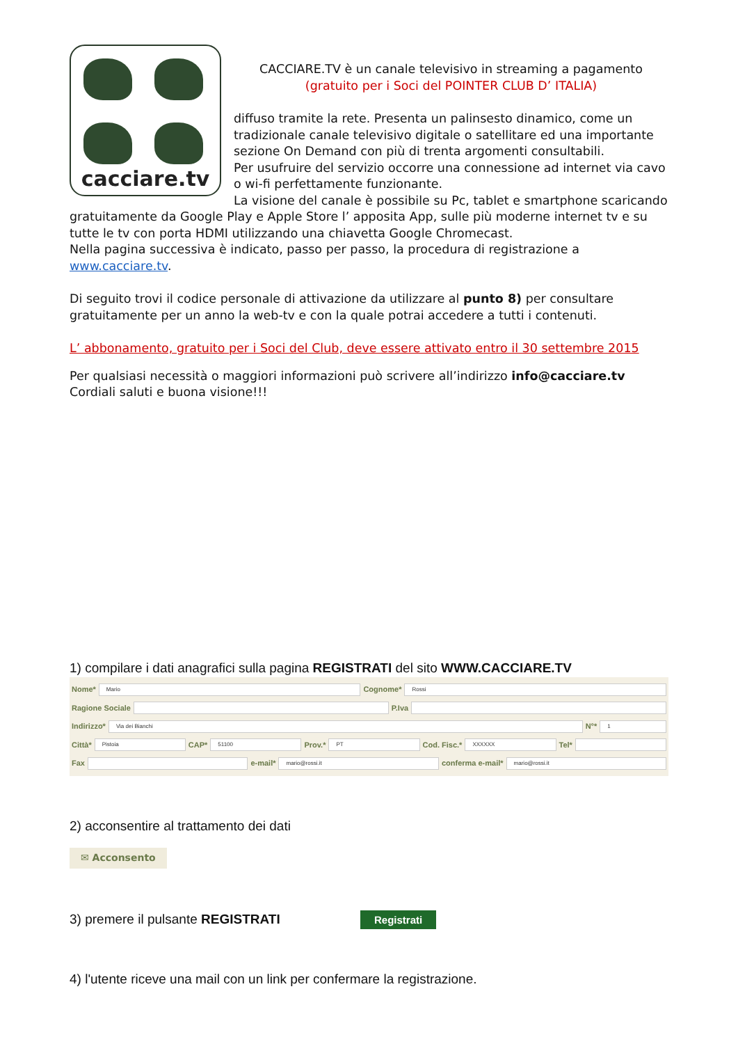cacciare.tv
CACCIARE.TV è un canale televisivo in streaming a pagamento
(gratuito per i Soci del POINTER CLUB D’ ITALIA)
diffuso tramite la rete. Presenta un palinsesto dinamico, come un tradizionale canale televisivo digitale o satellitare ed una importante sezione On Demand con più di trenta argomenti consultabili.
Per usufruire del servizio occorre una connessione ad internet via cavo o wi-fi perfettamente funzionante.
La visione del canale è possibile su Pc, tablet e smartphone scaricando gratuitamente da Google Play e Apple Store l’ apposita App, sulle più moderne internet tv e su tutte le tv con porta HDMI utilizzando una chiavetta Google Chromecast.
Nella pagina successiva è indicato, passo per passo, la procedura di registrazione a www.cacciare.tv.
Di seguito trovi il codice personale di attivazione da utilizzare al punto 8) per consultare gratuitamente per un anno la web-tv e con la quale potrai accedere a tutti i contenuti.
L’ abbonamento, gratuito per i Soci del Club, deve essere attivato entro il 30 settembre 2015
Per qualsiasi necessità o maggiori informazioni può scrivere all’indirizzo info@cacciare.tv
Cordiali saluti e buona visione!!!
1) compilare i dati anagrafici sulla pagina REGISTRATI del sito WWW.CACCIARE.TV
Nome* Mario Cognome* Rossi
Ragione Sociale P.Iva
Indirizzo* Via dei Bianchi N°* 1
Città* Pistoia CAP* 51100 Prov.* PT Cod. Fisc.* XXXXXX Tel*
Fax e-mail* mario@rossi.it conferma e-mail* mario@rossi.it
2) acconsentire al trattamento dei dati
✉ Acconsento
3) premere il pulsante REGISTRATI Registrati
4) l'utente riceve una mail con un link per confermare la registrazione.